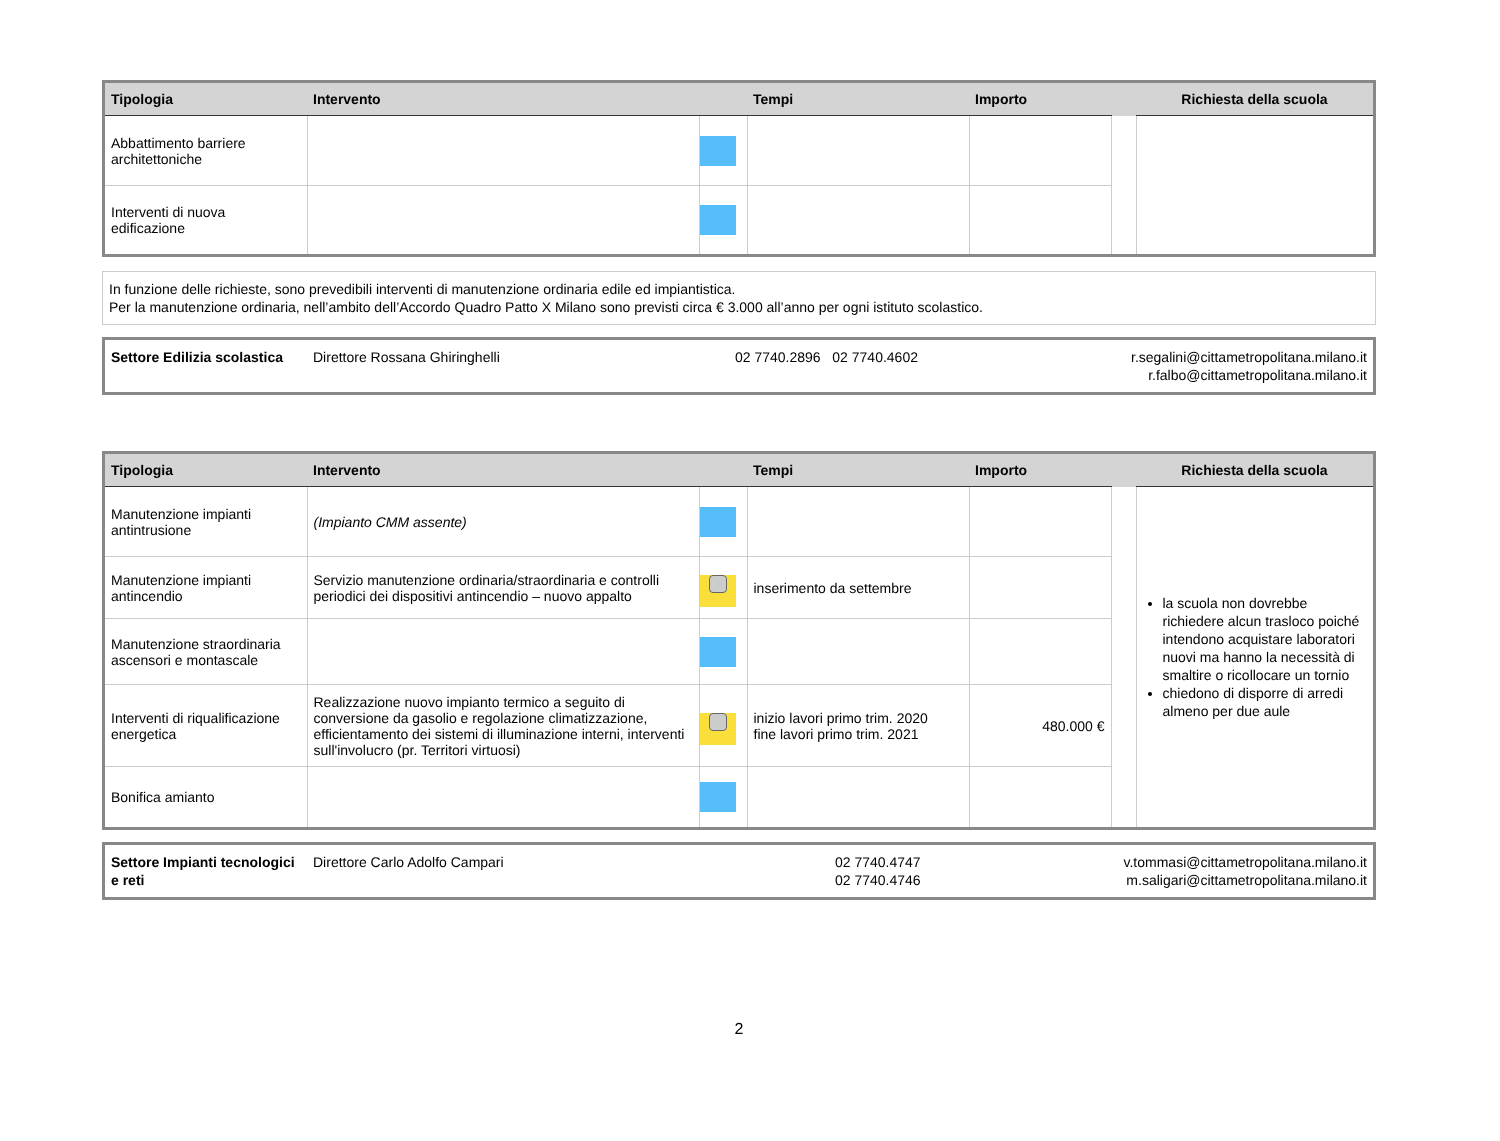| Tipologia | Intervento | | Tempi | Importo | | Richiesta della scuola |
| --- | --- | --- | --- | --- | --- | --- |
| Abbattimento barriere architettoniche | | | | | | |
| Interventi di nuova edificazione | | | | | | |
In funzione delle richieste, sono prevedibili interventi di manutenzione ordinaria edile ed impiantistica.
Per la manutenzione ordinaria, nell’ambito dell’Accordo Quadro Patto X Milano sono previsti circa € 3.000 all’anno per ogni istituto scolastico.
| Settore Edilizia scolastica | Direttore Rossana Ghiringhelli | 02 7740.2896 02 7740.4602 | r.segalini@cittametropolitana.milano.it r.falbo@cittametropolitana.milano.it |
| Tipologia | Intervento | | Tempi | Importo | | Richiesta della scuola |
| --- | --- | --- | --- | --- | --- | --- |
| Manutenzione impianti antintrusione | (Impianto CMM assente) | | | | | la scuola non dovrebbe richiedere alcun trasloco poiché intendono acquistare laboratori nuovi ma hanno la necessità di smaltire o ricollocare un tornio chiedono di disporre di arredi almeno per due aule |
| Manutenzione impianti antincendio | Servizio manutenzione ordinaria/straordinaria e controlli periodici dei dispositivi antincendio – nuovo appalto | | inserimento da settembre | | | |
| Manutenzione straordinaria ascensori e montascale | | | | | | |
| Interventi di riqualificazione energetica | Realizzazione nuovo impianto termico a seguito di conversione da gasolio e regolazione climatizzazione, efficientamento dei sistemi di illuminazione interni, interventi sull'involucro (pr. Territori virtuosi) | | inizio lavori primo trim. 2020 fine lavori primo trim. 2021 | 480.000 € | | |
| Bonifica amianto | | | | | | |
| Settore Impianti tecnologici e reti | Direttore Carlo Adolfo Campari | 02 7740.4747 02 7740.4746 | v.tommasi@cittametropolitana.milano.it m.saligari@cittametropolitana.milano.it |
2